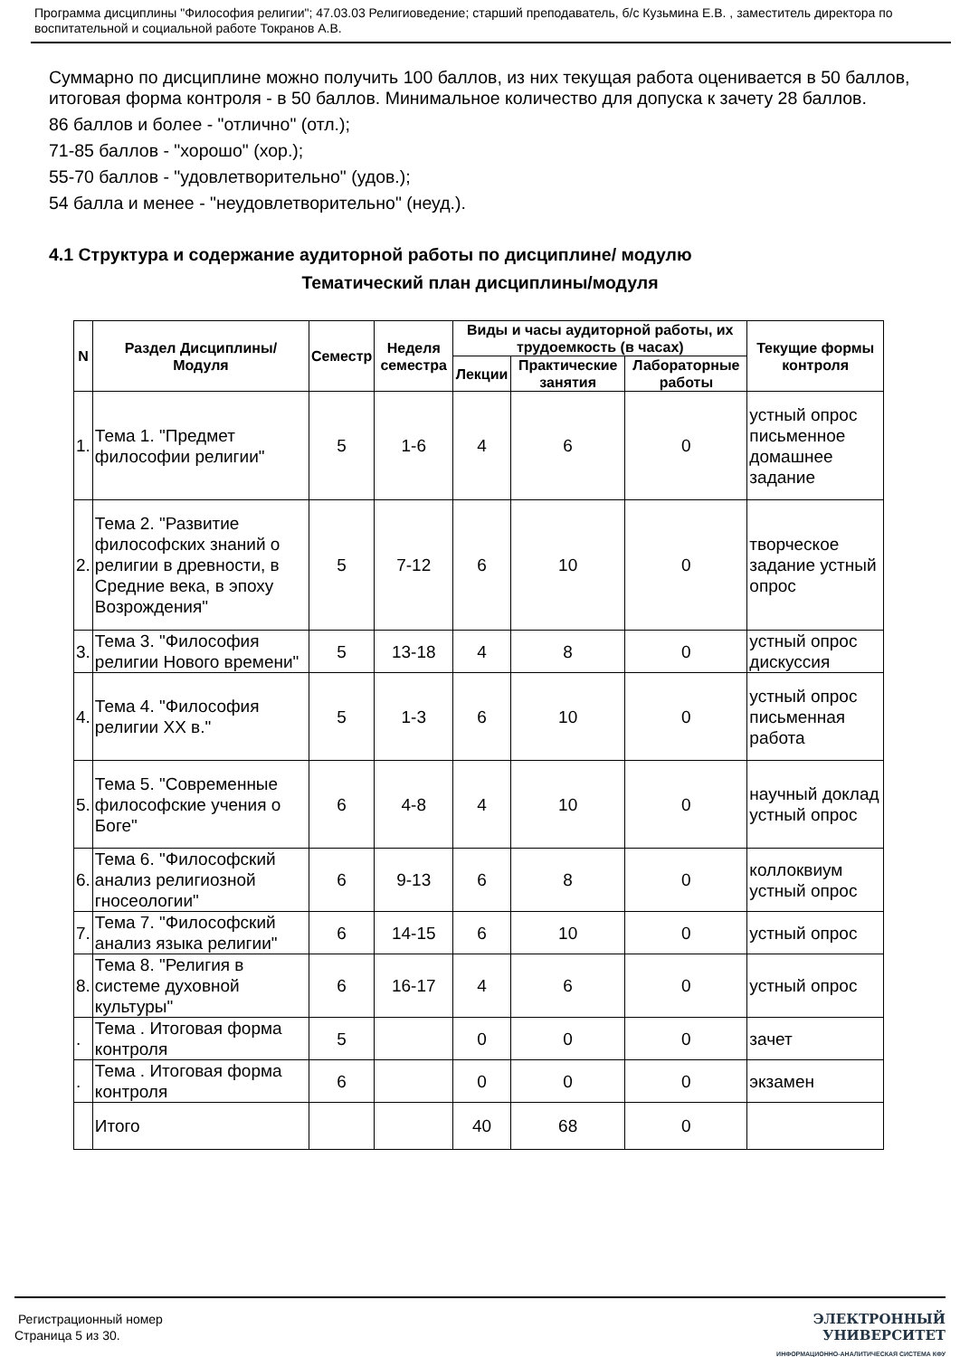Программа дисциплины "Философия религии"; 47.03.03 Религиоведение; старший преподаватель, б/с Кузьмина Е.В. , заместитель директора по воспитательной и социальной работе Токранов А.В.
Суммарно по дисциплине можно получить 100 баллов, из них текущая работа оценивается в 50 баллов, итоговая форма контроля - в 50 баллов. Минимальное количество для допуска к зачету 28 баллов.
86 баллов и более - "отлично" (отл.);
71-85 баллов - "хорошо" (хор.);
55-70 баллов - "удовлетворительно" (удов.);
54 балла и менее - "неудовлетворительно" (неуд.).
4.1 Структура и содержание аудиторной работы по дисциплине/ модулю
Тематический план дисциплины/модуля
| N | Раздел Дисциплины/ Модуля | Семестр | Неделя семестра | Виды и часы аудиторной работы, их трудоемкость (в часах) | | | Текущие формы контроля |
| --- | --- | --- | --- | --- | --- | --- | --- |
| | | | | Лекции | Практические занятия | Лабораторные работы | |
| 1. | Тема 1. "Предмет философии религии" | 5 | 1-6 | 4 | 6 | 0 | устный опрос письменное домашнее задание |
| 2. | Тема 2. "Развитие философских знаний о религии в древности, в Средние века, в эпоху Возрождения" | 5 | 7-12 | 6 | 10 | 0 | творческое задание устный опрос |
| 3. | Тема 3. "Философия религии Нового времени" | 5 | 13-18 | 4 | 8 | 0 | устный опрос дискуссия |
| 4. | Тема 4. "Философия религии XX в." | 5 | 1-3 | 6 | 10 | 0 | устный опрос письменная работа |
| 5. | Тема 5. "Современные философские учения о Боге" | 6 | 4-8 | 4 | 10 | 0 | научный доклад устный опрос |
| 6. | Тема 6. "Философский анализ религиозной гносеологии" | 6 | 9-13 | 6 | 8 | 0 | коллоквиум устный опрос |
| 7. | Тема 7. "Философский анализ языка религии" | 6 | 14-15 | 6 | 10 | 0 | устный опрос |
| 8. | Тема 8. "Религия в системе духовной культуры" | 6 | 16-17 | 4 | 6 | 0 | устный опрос |
| . | Тема . Итоговая форма контроля | 5 | | 0 | 0 | 0 | зачет |
| . | Тема . Итоговая форма контроля | 6 | | 0 | 0 | 0 | экзамен |
| | Итого | | | 40 | 68 | 0 | |
Регистрационный номер
Страница 5 из 30.
ЭЛЕКТРОННЫЙ
УНИВЕРСИТЕТ
ИНФОРМАЦИОННО-АНАЛИТИЧЕСКАЯ СИСТЕМА КФУ